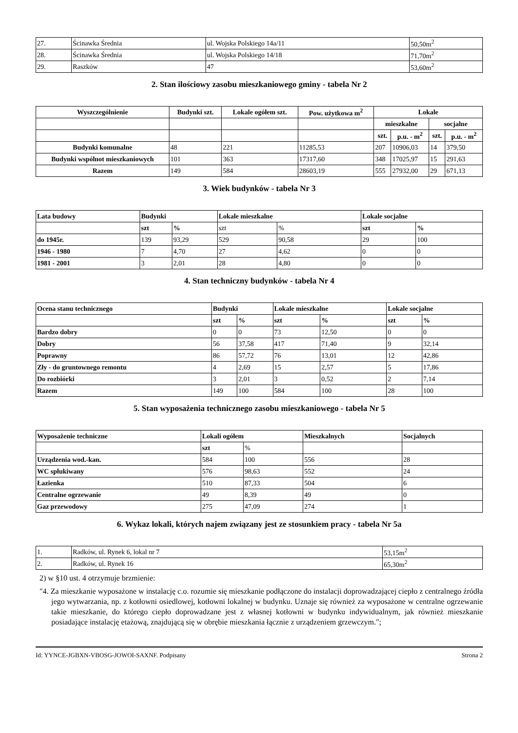| 27. | Ścinawka Średnia | ul. Wojska Polskiego 14a/11 | 50,50m<sup>2</sup> |
| 28. | Ścinawka Średnia | ul. Wojska Polskiego 14/18 | 71,70m<sup>2</sup> |
| 29. | Raszków | 47 | 53,60m<sup>2</sup> |
2. Stan ilościowy zasobu mieszkaniowego gminy - tabela Nr 2
| Wyszczególnienie | Budynki szt. | Lokale ogółem szt. | Pow. użytkowa m<sup>2</sup> | Lokale | | | |
| --- | --- | --- | --- | --- | --- | --- | --- |
| | | | | mieszkalne | | socjalne | |
| | | | | szt. | p.u. - m<sup>2</sup> | szt. | p.u. - m<sup>2</sup> |
| Budynki komunalne | 48 | 221 | 11285,53 | 207 | 10906,03 | 14 | 379,50 |
| Budynki wspólnot mieszkaniowych | 101 | 363 | 17317,60 | 348 | 17025,97 | 15 | 291,63 |
| Razem | 149 | 584 | 28603,19 | 555 | 27932,00 | 29 | 671,13 |
3. Wiek budynków - tabela Nr 3
| Lata budowy | Budynki | | Lokale mieszkalne | | Lokale socjalne | |
| --- | --- | --- | --- | --- | --- | --- |
| | szt | % | szt | % | szt | % |
| do 1945r. | 139 | 93,29 | 529 | 90,58 | 29 | 100 |
| 1946 - 1980 | 7 | 4,70 | 27 | 4,62 | 0 | 0 |
| 1981 - 2001 | 3 | 2,01 | 28 | 4,80 | 0 | 0 |
4. Stan techniczny budynków - tabela Nr 4
| Ocena stanu technicznego | Budynki | | Lokale mieszkalne | | Lokale socjalne | |
| --- | --- | --- | --- | --- | --- | --- |
| | szt | % | szt | % | szt | % |
| Bardzo dobry | 0 | 0 | 73 | 12,50 | 0 | 0 |
| Dobry | 56 | 37,58 | 417 | 71,40 | 9 | 32,14 |
| Poprawny | 86 | 57,72 | 76 | 13,01 | 12 | 42,86 |
| Zły - do gruntownego remontu | 4 | 2,69 | 15 | 2,57 | 5 | 17,86 |
| Do rozbiórki | 3 | 2,01 | 3 | 0,52 | 2 | 7,14 |
| Razem | 149 | 100 | 584 | 100 | 28 | 100 |
5. Stan wyposażenia technicznego zasobu mieszkaniowego - tabela Nr 5
| Wyposażenie techniczne | Lokali ogółem | | Mieszkalnych | Socjalnych |
| --- | --- | --- | --- | --- |
| | szt | % | | |
| Urządzenia wod.-kan. | 584 | 100 | 556 | 28 |
| WC spłukiwany | 576 | 98,63 | 552 | 24 |
| Łazienka | 510 | 87,33 | 504 | 6 |
| Centralne ogrzewanie | 49 | 8,39 | 49 | 0 |
| Gaz przewodowy | 275 | 47,09 | 274 | 1 |
6. Wykaz lokali, których najem związany jest ze stosunkiem pracy - tabela Nr 5a
| 1. | Radków, ul. Rynek 6, lokal nr 7 | 53,15m<sup>2</sup> |
| 2. | Radków, ul. Rynek 16 | 65,30m<sup>2</sup> |
2) w §10 ust. 4 otrzymuje brzmienie:
"4. Za mieszkanie wyposażone w instalację c.o. rozumie się mieszkanie podłączone do instalacji doprowadzającej ciepło z centralnego źródła jego wytwarzania, np. z kotłowni osiedlowej, kotłowni lokalnej w budynku. Uznaje się również za wyposażone w centralne ogrzewanie takie mieszkanie, do którego ciepło doprowadzane jest z własnej kotłowni w budynku indywidualnym, jak również mieszkanie posiadające instalację etażową, znajdującą się w obrębie mieszkania łącznie z urządzeniem grzewczym.";
Id: YYNCE-JGBXN-VBOSG-JOWOI-SAXNF. Podpisany Strona 2